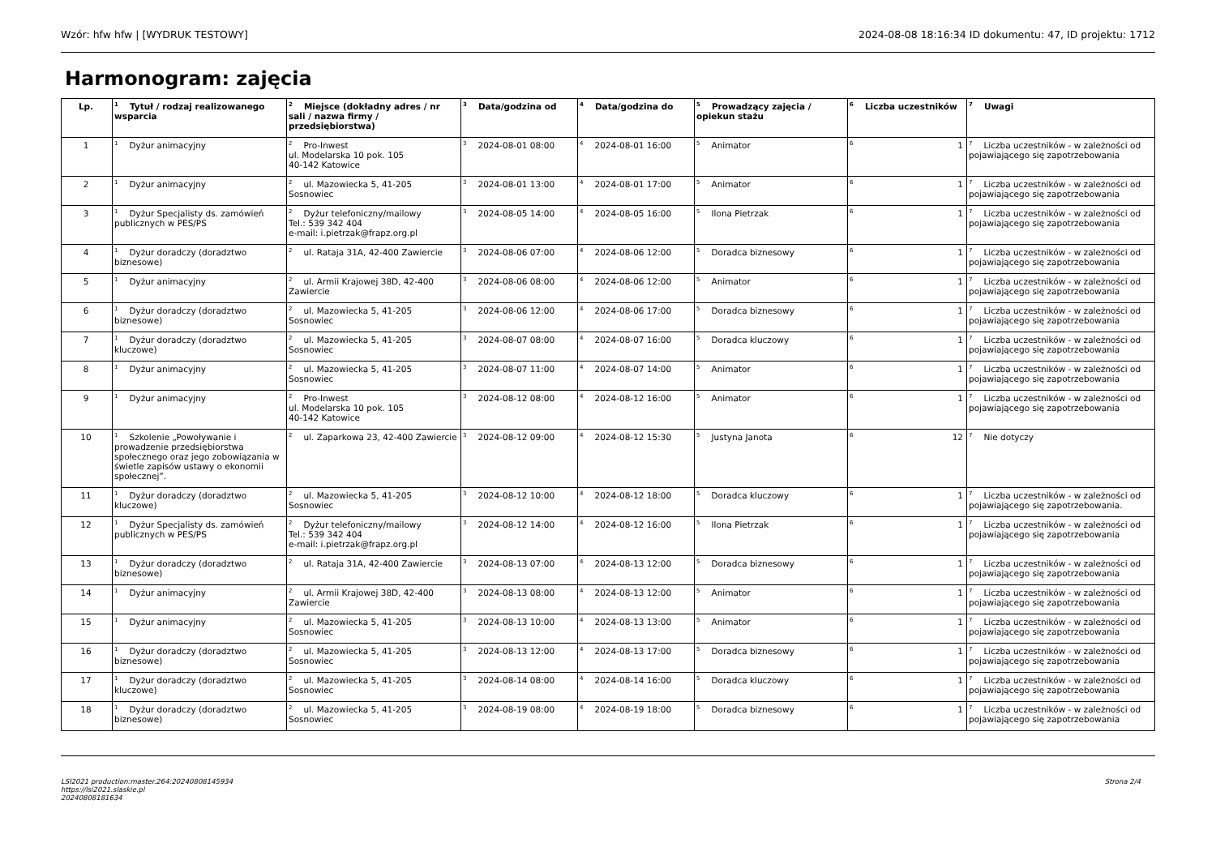Wzór: hfw hfw | [WYDRUK TESTOWY] 2024-08-08 18:16:34 ID dokumentu: 47, ID projektu: 1712
Harmonogram: zajęcia
| Lp. | <sup>1</sup> Tytuł / rodzaj realizowanego wsparcia | <sup>2</sup> Miejsce (dokładny adres / nr sali / nazwa firmy / przedsiębiorstwa) | <sup>3</sup> Data/godzina od | <sup>4</sup> Data/godzina do | <sup>5</sup> Prowadzący zajęcia / opiekun stażu | <sup>6</sup> Liczba uczestników | <sup>7</sup> Uwagi |
| --- | --- | --- | --- | --- | --- | --- | --- |
| 1 | <sup>1</sup> Dyżur animacyjny | <sup>2</sup> Pro-Inwest ul. Modelarska 10 pok. 105 40-142 Katowice | <sup>3</sup> 2024-08-01 08:00 | <sup>4</sup> 2024-08-01 16:00 | <sup>5</sup> Animator | <sup>6</sup> 1 | <sup>7</sup> Liczba uczestników - w zależności od pojawiającego się zapotrzebowania |
| 2 | <sup>1</sup> Dyżur animacyjny | <sup>2</sup> ul. Mazowiecka 5, 41-205 Sosnowiec | <sup>3</sup> 2024-08-01 13:00 | <sup>4</sup> 2024-08-01 17:00 | <sup>5</sup> Animator | <sup>6</sup> 1 | <sup>7</sup> Liczba uczestników - w zależności od pojawiającego się zapotrzebowania |
| 3 | <sup>1</sup> Dyżur Specjalisty ds. zamówień publicznych w PES/PS | <sup>2</sup> Dyżur telefoniczny/mailowy Tel.: 539 342 404 e-mail: i.pietrzak@frapz.org.pl | <sup>3</sup> 2024-08-05 14:00 | <sup>4</sup> 2024-08-05 16:00 | <sup>5</sup> Ilona Pietrzak | <sup>6</sup> 1 | <sup>7</sup> Liczba uczestników - w zależności od pojawiającego się zapotrzebowania |
| 4 | <sup>1</sup> Dyżur doradczy (doradztwo biznesowe) | <sup>2</sup> ul. Rataja 31A, 42-400 Zawiercie | <sup>3</sup> 2024-08-06 07:00 | <sup>4</sup> 2024-08-06 12:00 | <sup>5</sup> Doradca biznesowy | <sup>6</sup> 1 | <sup>7</sup> Liczba uczestników - w zależności od pojawiającego się zapotrzebowania |
| 5 | <sup>1</sup> Dyżur animacyjny | <sup>2</sup> ul. Armii Krajowej 38D, 42-400 Zawiercie | <sup>3</sup> 2024-08-06 08:00 | <sup>4</sup> 2024-08-06 12:00 | <sup>5</sup> Animator | <sup>6</sup> 1 | <sup>7</sup> Liczba uczestników - w zależności od pojawiającego się zapotrzebowania |
| 6 | <sup>1</sup> Dyżur doradczy (doradztwo biznesowe) | <sup>2</sup> ul. Mazowiecka 5, 41-205 Sosnowiec | <sup>3</sup> 2024-08-06 12:00 | <sup>4</sup> 2024-08-06 17:00 | <sup>5</sup> Doradca biznesowy | <sup>6</sup> 1 | <sup>7</sup> Liczba uczestników - w zależności od pojawiającego się zapotrzebowania |
| 7 | <sup>1</sup> Dyżur doradczy (doradztwo kluczowe) | <sup>2</sup> ul. Mazowiecka 5, 41-205 Sosnowiec | <sup>3</sup> 2024-08-07 08:00 | <sup>4</sup> 2024-08-07 16:00 | <sup>5</sup> Doradca kluczowy | <sup>6</sup> 1 | <sup>7</sup> Liczba uczestników - w zależności od pojawiającego się zapotrzebowania |
| 8 | <sup>1</sup> Dyżur animacyjny | <sup>2</sup> ul. Mazowiecka 5, 41-205 Sosnowiec | <sup>3</sup> 2024-08-07 11:00 | <sup>4</sup> 2024-08-07 14:00 | <sup>5</sup> Animator | <sup>6</sup> 1 | <sup>7</sup> Liczba uczestników - w zależności od pojawiającego się zapotrzebowania |
| 9 | <sup>1</sup> Dyżur animacyjny | <sup>2</sup> Pro-Inwest ul. Modelarska 10 pok. 105 40-142 Katowice | <sup>3</sup> 2024-08-12 08:00 | <sup>4</sup> 2024-08-12 16:00 | <sup>5</sup> Animator | <sup>6</sup> 1 | <sup>7</sup> Liczba uczestników - w zależności od pojawiającego się zapotrzebowania |
| 10 | <sup>1</sup> Szkolenie „Powoływanie i prowadzenie przedsiębiorstwa społecznego oraz jego zobowiązania w świetle zapisów ustawy o ekonomii społecznej”. | <sup>2</sup> ul. Zaparkowa 23, 42-400 Zawiercie | <sup>3</sup> 2024-08-12 09:00 | <sup>4</sup> 2024-08-12 15:30 | <sup>5</sup> Justyna Janota | <sup>6</sup> 12 | <sup>7</sup> Nie dotyczy |
| 11 | <sup>1</sup> Dyżur doradczy (doradztwo kluczowe) | <sup>2</sup> ul. Mazowiecka 5, 41-205 Sosnowiec | <sup>3</sup> 2024-08-12 10:00 | <sup>4</sup> 2024-08-12 18:00 | <sup>5</sup> Doradca kluczowy | <sup>6</sup> 1 | <sup>7</sup> Liczba uczestników - w zależności od pojawiającego się zapotrzebowania. |
| 12 | <sup>1</sup> Dyżur Specjalisty ds. zamówień publicznych w PES/PS | <sup>2</sup> Dyżur telefoniczny/mailowy Tel.: 539 342 404 e-mail: i.pietrzak@frapz.org.pl | <sup>3</sup> 2024-08-12 14:00 | <sup>4</sup> 2024-08-12 16:00 | <sup>5</sup> Ilona Pietrzak | <sup>6</sup> 1 | <sup>7</sup> Liczba uczestników - w zależności od pojawiającego się zapotrzebowania |
| 13 | <sup>1</sup> Dyżur doradczy (doradztwo biznesowe) | <sup>2</sup> ul. Rataja 31A, 42-400 Zawiercie | <sup>3</sup> 2024-08-13 07:00 | <sup>4</sup> 2024-08-13 12:00 | <sup>5</sup> Doradca biznesowy | <sup>6</sup> 1 | <sup>7</sup> Liczba uczestników - w zależności od pojawiającego się zapotrzebowania |
| 14 | <sup>1</sup> Dyżur animacyjny | <sup>2</sup> ul. Armii Krajowej 38D, 42-400 Zawiercie | <sup>3</sup> 2024-08-13 08:00 | <sup>4</sup> 2024-08-13 12:00 | <sup>5</sup> Animator | <sup>6</sup> 1 | <sup>7</sup> Liczba uczestników - w zależności od pojawiającego się zapotrzebowania |
| 15 | <sup>1</sup> Dyżur animacyjny | <sup>2</sup> ul. Mazowiecka 5, 41-205 Sosnowiec | <sup>3</sup> 2024-08-13 10:00 | <sup>4</sup> 2024-08-13 13:00 | <sup>5</sup> Animator | <sup>6</sup> 1 | <sup>7</sup> Liczba uczestników - w zależności od pojawiającego się zapotrzebowania |
| 16 | <sup>1</sup> Dyżur doradczy (doradztwo biznesowe) | <sup>2</sup> ul. Mazowiecka 5, 41-205 Sosnowiec | <sup>3</sup> 2024-08-13 12:00 | <sup>4</sup> 2024-08-13 17:00 | <sup>5</sup> Doradca biznesowy | <sup>6</sup> 1 | <sup>7</sup> Liczba uczestników - w zależności od pojawiającego się zapotrzebowania |
| 17 | <sup>1</sup> Dyżur doradczy (doradztwo kluczowe) | <sup>2</sup> ul. Mazowiecka 5, 41-205 Sosnowiec | <sup>3</sup> 2024-08-14 08:00 | <sup>4</sup> 2024-08-14 16:00 | <sup>5</sup> Doradca kluczowy | <sup>6</sup> 1 | <sup>7</sup> Liczba uczestników - w zależności od pojawiającego się zapotrzebowania |
| 18 | <sup>1</sup> Dyżur doradczy (doradztwo biznesowe) | <sup>2</sup> ul. Mazowiecka 5, 41-205 Sosnowiec | <sup>3</sup> 2024-08-19 08:00 | <sup>4</sup> 2024-08-19 18:00 | <sup>5</sup> Doradca biznesowy | <sup>6</sup> 1 | <sup>7</sup> Liczba uczestników - w zależności od pojawiającego się zapotrzebowania |
LSI2021 production:master.264:20240808145934
https://lsi2021.slaskie.pl
20240808181634
Strona 2/4